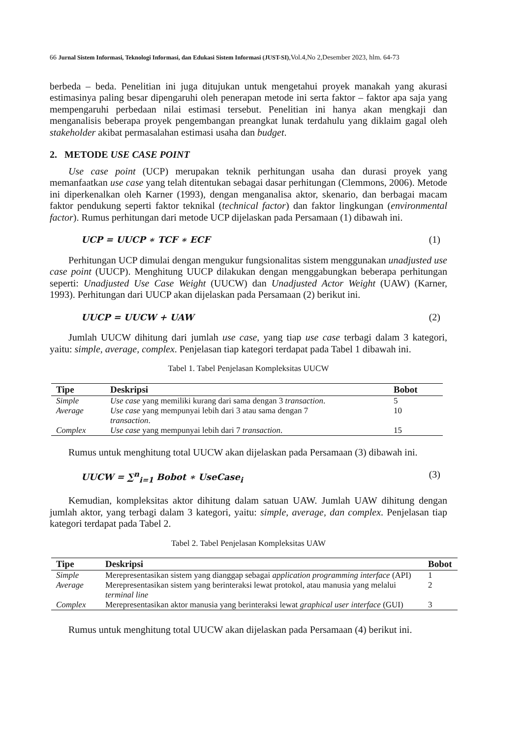66 Jurnal Sistem Informasi, Teknologi Informasi, dan Edukasi Sistem Informasi (JUST-SI),Vol.4,No 2,Desember 2023, hlm. 64-73
berbeda – beda. Penelitian ini juga ditujukan untuk mengetahui proyek manakah yang akurasi estimasinya paling besar dipengaruhi oleh penerapan metode ini serta faktor – faktor apa saja yang mempengaruhi perbedaan nilai estimasi tersebut. Penelitian ini hanya akan mengkaji dan menganalisis beberapa proyek pengembangan preangkat lunak terdahulu yang diklaim gagal oleh stakeholder akibat permasalahan estimasi usaha dan budget.
2. METODE USE CASE POINT
Use case point (UCP) merupakan teknik perhitungan usaha dan durasi proyek yang memanfaatkan use case yang telah ditentukan sebagai dasar perhitungan (Clemmons, 2006). Metode ini diperkenalkan oleh Karner (1993), dengan menganalisa aktor, skenario, dan berbagai macam faktor pendukung seperti faktor teknikal (technical factor) dan faktor lingkungan (environmental factor). Rumus perhitungan dari metode UCP dijelaskan pada Persamaan (1) dibawah ini.
UCP = UUCP ∗ TCF ∗ ECF (1)
Perhitungan UCP dimulai dengan mengukur fungsionalitas sistem menggunakan unadjusted use case point (UUCP). Menghitung UUCP dilakukan dengan menggabungkan beberapa perhitungan seperti: Unadjusted Use Case Weight (UUCW) dan Unadjusted Actor Weight (UAW) (Karner, 1993). Perhitungan dari UUCP akan dijelaskan pada Persamaan (2) berikut ini.
UUCP = UUCW + UAW (2)
Jumlah UUCW dihitung dari jumlah use case, yang tiap use case terbagi dalam 3 kategori, yaitu: simple, average, complex. Penjelasan tiap kategori terdapat pada Tabel 1 dibawah ini.
Tabel 1. Tabel Penjelasan Kompleksitas UUCW
| Tipe | Deskripsi | Bobot |
| --- | --- | --- |
| Simple | Use case yang memiliki kurang dari sama dengan 3 transaction . | 5 |
| Average | Use case yang mempunyai lebih dari 3 atau sama dengan 7 transaction . | 10 |
| Complex | Use case yang mempunyai lebih dari 7 transaction . | 15 |
Rumus untuk menghitung total UUCW akan dijelaskan pada Persamaan (3) dibawah ini.
UUCW = ∑<sup>n</sup><sub>i=1</sub> Bobot ∗ UseCase<sub>i</sub> (3)
Kemudian, kompleksitas aktor dihitung dalam satuan UAW. Jumlah UAW dihitung dengan jumlah aktor, yang terbagi dalam 3 kategori, yaitu: simple, average, dan complex. Penjelasan tiap kategori terdapat pada Tabel 2.
Tabel 2. Tabel Penjelasan Kompleksitas UAW
| Tipe | Deskripsi | Bobot |
| --- | --- | --- |
| Simple | Merepresentasikan sistem yang dianggap sebagai application programming interface (API) | 1 |
| Average | Merepresentasikan sistem yang berinteraksi lewat protokol, atau manusia yang melalui terminal line | 2 |
| Complex | Merepresentasikan aktor manusia yang berinteraksi lewat graphical user interface (GUI) | 3 |
Rumus untuk menghitung total UUCW akan dijelaskan pada Persamaan (4) berikut ini.